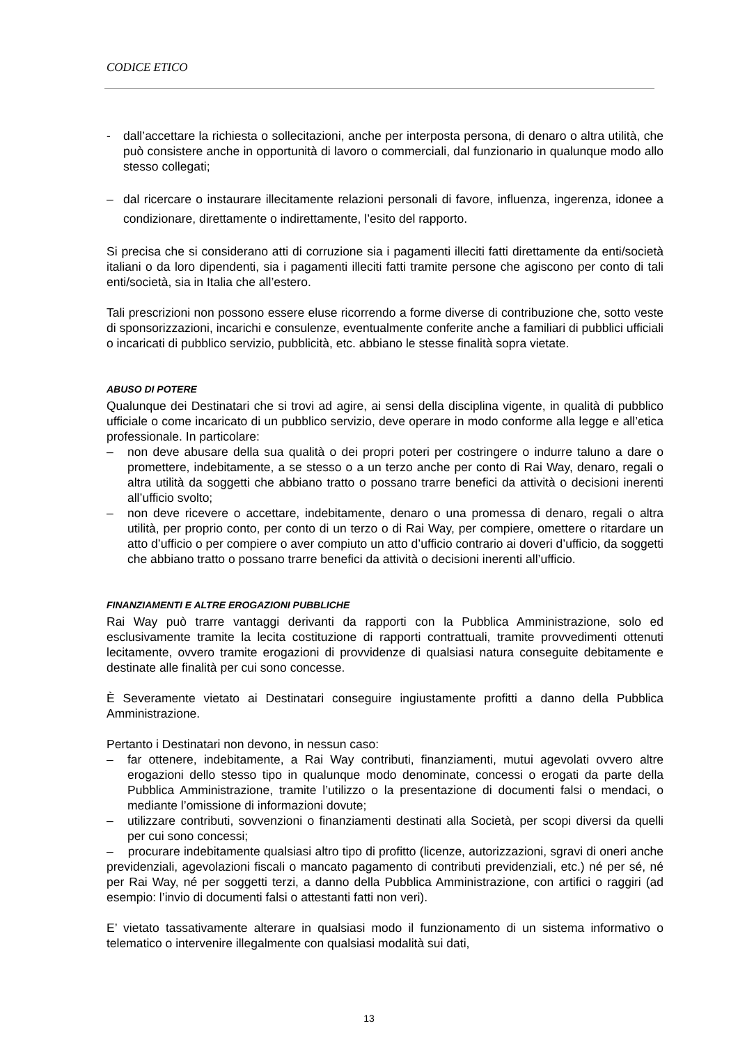CODICE ETICO
- dall’accettare la richiesta o sollecitazioni, anche per interposta persona, di denaro o altra utilità, che può consistere anche in opportunità di lavoro o commerciali, dal funzionario in qualunque modo allo stesso collegati;
– dal ricercare o instaurare illecitamente relazioni personali di favore, influenza, ingerenza, idonee a condizionare, direttamente o indirettamente, l’esito del rapporto.
Si precisa che si considerano atti di corruzione sia i pagamenti illeciti fatti direttamente da enti/società italiani o da loro dipendenti, sia i pagamenti illeciti fatti tramite persone che agiscono per conto di tali enti/società, sia in Italia che all’estero.
Tali prescrizioni non possono essere eluse ricorrendo a forme diverse di contribuzione che, sotto veste di sponsorizzazioni, incarichi e consulenze, eventualmente conferite anche a familiari di pubblici ufficiali o incaricati di pubblico servizio, pubblicità, etc. abbiano le stesse finalità sopra vietate.
ABUSO DI POTERE
Qualunque dei Destinatari che si trovi ad agire, ai sensi della disciplina vigente, in qualità di pubblico ufficiale o come incaricato di un pubblico servizio, deve operare in modo conforme alla legge e all’etica professionale. In particolare:
– non deve abusare della sua qualità o dei propri poteri per costringere o indurre taluno a dare o promettere, indebitamente, a se stesso o a un terzo anche per conto di Rai Way, denaro, regali o altra utilità da soggetti che abbiano tratto o possano trarre benefici da attività o decisioni inerenti all’ufficio svolto;
– non deve ricevere o accettare, indebitamente, denaro o una promessa di denaro, regali o altra utilità, per proprio conto, per conto di un terzo o di Rai Way, per compiere, omettere o ritardare un atto d’ufficio o per compiere o aver compiuto un atto d’ufficio contrario ai doveri d’ufficio, da soggetti che abbiano tratto o possano trarre benefici da attività o decisioni inerenti all’ufficio.
FINANZIAMENTI E ALTRE EROGAZIONI PUBBLICHE
Rai Way può trarre vantaggi derivanti da rapporti con la Pubblica Amministrazione, solo ed esclusivamente tramite la lecita costituzione di rapporti contrattuali, tramite provvedimenti ottenuti lecitamente, ovvero tramite erogazioni di provvidenze di qualsiasi natura conseguite debitamente e destinate alle finalità per cui sono concesse.
È Severamente vietato ai Destinatari conseguire ingiustamente profitti a danno della Pubblica Amministrazione.
Pertanto i Destinatari non devono, in nessun caso:
– far ottenere, indebitamente, a Rai Way contributi, finanziamenti, mutui agevolati ovvero altre erogazioni dello stesso tipo in qualunque modo denominate, concessi o erogati da parte della Pubblica Amministrazione, tramite l’utilizzo o la presentazione di documenti falsi o mendaci, o mediante l’omissione di informazioni dovute;
– utilizzare contributi, sovvenzioni o finanziamenti destinati alla Società, per scopi diversi da quelli per cui sono concessi;
– procurare indebitamente qualsiasi altro tipo di profitto (licenze, autorizzazioni, sgravi di oneri anche previdenziali, agevolazioni fiscali o mancato pagamento di contributi previdenziali, etc.) né per sé, né per Rai Way, né per soggetti terzi, a danno della Pubblica Amministrazione, con artifici o raggiri (ad esempio: l’invio di documenti falsi o attestanti fatti non veri).
E’ vietato tassativamente alterare in qualsiasi modo il funzionamento di un sistema informativo o telematico o intervenire illegalmente con qualsiasi modalità sui dati,
13